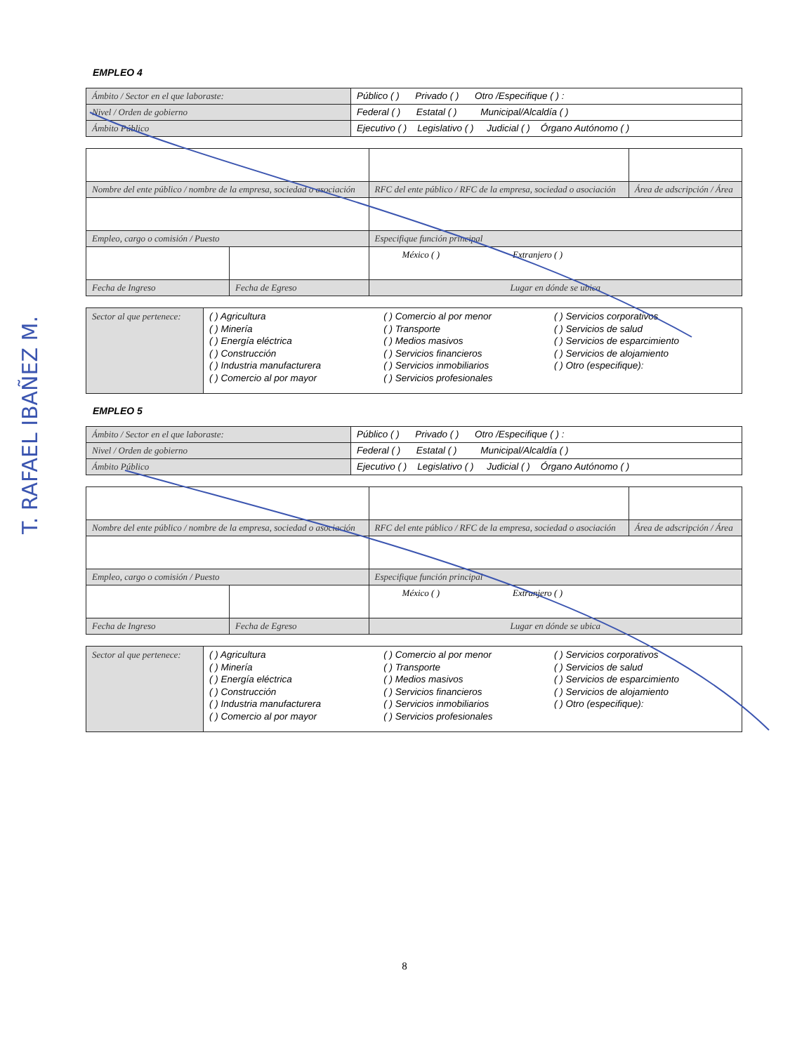T. RAFAEL IBAÑEZ M.
EMPLEO 4
| Ámbito / Sector en el que laboraste: | Público ( ) Privado ( ) Otro /Especifique ( ) : |
| Nivel / Orden de gobierno | Federal ( ) Estatal ( ) Municipal/Alcaldía ( ) |
| Ámbito Público | Ejecutivo ( ) Legislativo ( ) Judicial ( ) Órgano Autónomo ( ) |
| Nombre del ente público / nombre de la empresa, sociedad o asociación | | RFC del ente público / RFC de la empresa, sociedad o asociación | Área de adscripción / Área |
| Empleo, cargo o comisión / Puesto | | Especifique función principal | |
| | | México ( ) Extranjero ( ) | |
| Fecha de Ingreso | Fecha de Egreso | Lugar en dónde se ubica | |
| Sector al que pertenece: | ( ) Agricultura ( ) Minería ( ) Energía eléctrica ( ) Construcción ( ) Industria manufacturera ( ) Comercio al por mayor | ( ) Comercio al por menor ( ) Transporte ( ) Medios masivos ( ) Servicios financieros ( ) Servicios inmobiliarios ( ) Servicios profesionales | ( ) Servicios corporativos ( ) Servicios de salud ( ) Servicios de esparcimiento ( ) Servicios de alojamiento ( ) Otro (especifique): |
EMPLEO 5
| Ámbito / Sector en el que laboraste: | Público ( ) Privado ( ) Otro /Especifique ( ) : |
| Nivel / Orden de gobierno | Federal ( ) Estatal ( ) Municipal/Alcaldía ( ) |
| Ámbito Público | Ejecutivo ( ) Legislativo ( ) Judicial ( ) Órgano Autónomo ( ) |
| Nombre del ente público / nombre de la empresa, sociedad o asociación | | RFC del ente público / RFC de la empresa, sociedad o asociación | Área de adscripción / Área |
| Empleo, cargo o comisión / Puesto | | Especifique función principal | |
| | | México ( ) Extranjero ( ) | |
| Fecha de Ingreso | Fecha de Egreso | Lugar en dónde se ubica | |
| Sector al que pertenece: | ( ) Agricultura ( ) Minería ( ) Energía eléctrica ( ) Construcción ( ) Industria manufacturera ( ) Comercio al por mayor | ( ) Comercio al por menor ( ) Transporte ( ) Medios masivos ( ) Servicios financieros ( ) Servicios inmobiliarios ( ) Servicios profesionales | ( ) Servicios corporativos ( ) Servicios de salud ( ) Servicios de esparcimiento ( ) Servicios de alojamiento ( ) Otro (especifique): |
8